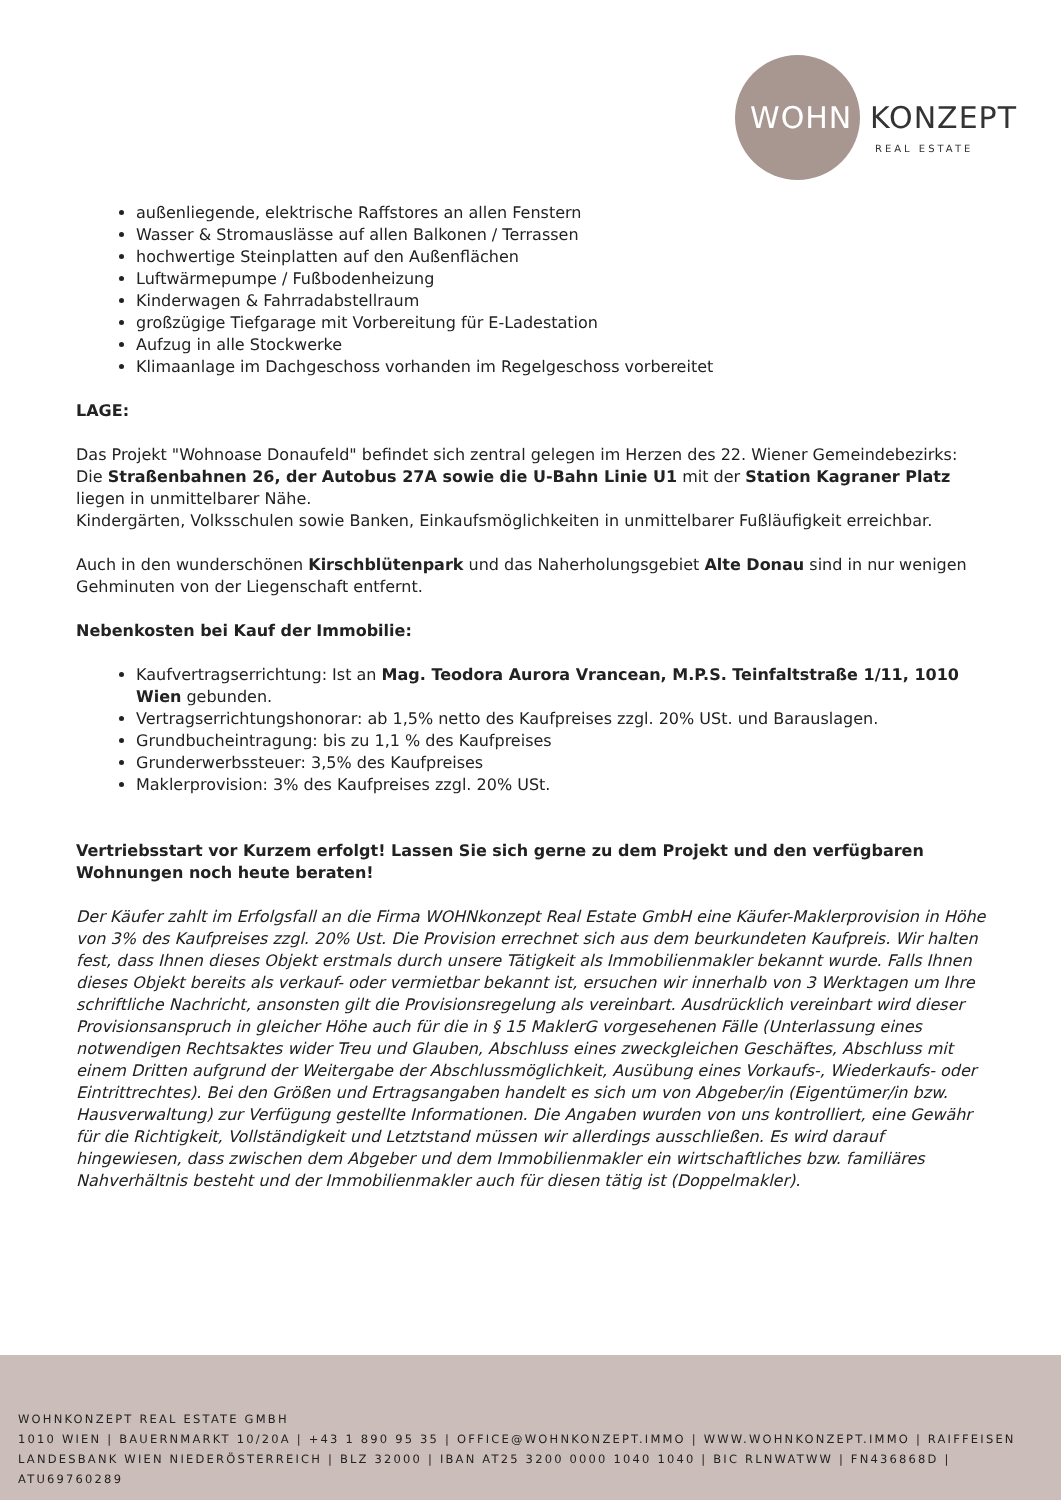WOHN KONZEPT
REAL ESTATE
außenliegende, elektrische Raffstores an allen Fenstern
Wasser & Stromauslässe auf allen Balkonen / Terrassen
hochwertige Steinplatten auf den Außenflächen
Luftwärmepumpe / Fußbodenheizung
Kinderwagen & Fahrradabstellraum
großzügige Tiefgarage mit Vorbereitung für E-Ladestation
Aufzug in alle Stockwerke
Klimaanlage im Dachgeschoss vorhanden im Regelgeschoss vorbereitet
LAGE:
Das Projekt "Wohnoase Donaufeld" befindet sich zentral gelegen im Herzen des 22. Wiener Gemeindebezirks: Die Straßenbahnen 26, der Autobus 27A sowie die U-Bahn Linie U1 mit der Station Kagraner Platz liegen in unmittelbarer Nähe.
Kindergärten, Volksschulen sowie Banken, Einkaufsmöglichkeiten in unmittelbarer Fußläufigkeit erreichbar.
Auch in den wunderschönen Kirschblütenpark und das Naherholungsgebiet Alte Donau sind in nur wenigen Gehminuten von der Liegenschaft entfernt.
Nebenkosten bei Kauf der Immobilie:
Kaufvertragserrichtung: Ist an Mag. Teodora Aurora Vrancean, M.P.S. Teinfaltstraße 1/11, 1010 Wien gebunden.
Vertragserrichtungshonorar: ab 1,5% netto des Kaufpreises zzgl. 20% USt. und Barauslagen.
Grundbucheintragung: bis zu 1,1 % des Kaufpreises
Grunderwerbssteuer: 3,5% des Kaufpreises
Maklerprovision: 3% des Kaufpreises zzgl. 20% USt.
Vertriebsstart vor Kurzem erfolgt! Lassen Sie sich gerne zu dem Projekt und den verfügbaren Wohnungen noch heute beraten!
Der Käufer zahlt im Erfolgsfall an die Firma WOHNkonzept Real Estate GmbH eine Käufer-Maklerprovision in Höhe von 3% des Kaufpreises zzgl. 20% Ust. Die Provision errechnet sich aus dem beurkundeten Kaufpreis. Wir halten fest, dass Ihnen dieses Objekt erstmals durch unsere Tätigkeit als Immobilienmakler bekannt wurde. Falls Ihnen dieses Objekt bereits als verkauf- oder vermietbar bekannt ist, ersuchen wir innerhalb von 3 Werktagen um Ihre schriftliche Nachricht, ansonsten gilt die Provisionsregelung als vereinbart. Ausdrücklich vereinbart wird dieser Provisionsanspruch in gleicher Höhe auch für die in § 15 MaklerG vorgesehenen Fälle (Unterlassung eines notwendigen Rechtsaktes wider Treu und Glauben, Abschluss eines zweckgleichen Geschäftes, Abschluss mit einem Dritten aufgrund der Weitergabe der Abschlussmöglichkeit, Ausübung eines Vorkaufs-, Wiederkaufs- oder Eintrittrechtes). Bei den Größen und Ertragsangaben handelt es sich um von Abgeber/in (Eigentümer/in bzw. Hausverwaltung) zur Verfügung gestellte Informationen. Die Angaben wurden von uns kontrolliert, eine Gewähr für die Richtigkeit, Vollständigkeit und Letztstand müssen wir allerdings ausschließen. Es wird darauf hingewiesen, dass zwischen dem Abgeber und dem Immobilienmakler ein wirtschaftliches bzw. familiäres Nahverhältnis besteht und der Immobilienmakler auch für diesen tätig ist (Doppelmakler).
WOHNKONZEPT REAL ESTATE GMBH
1010 WIEN | BAUERNMARKT 10/20A | +43 1 890 95 35 | OFFICE@WOHNKONZEPT.IMMO | WWW.WOHNKONZEPT.IMMO | RAIFFEISEN LANDESBANK WIEN NIEDERÖSTERREICH | BLZ 32000 | IBAN AT25 3200 0000 1040 1040 | BIC RLNWATWW | FN436868D | ATU69760289